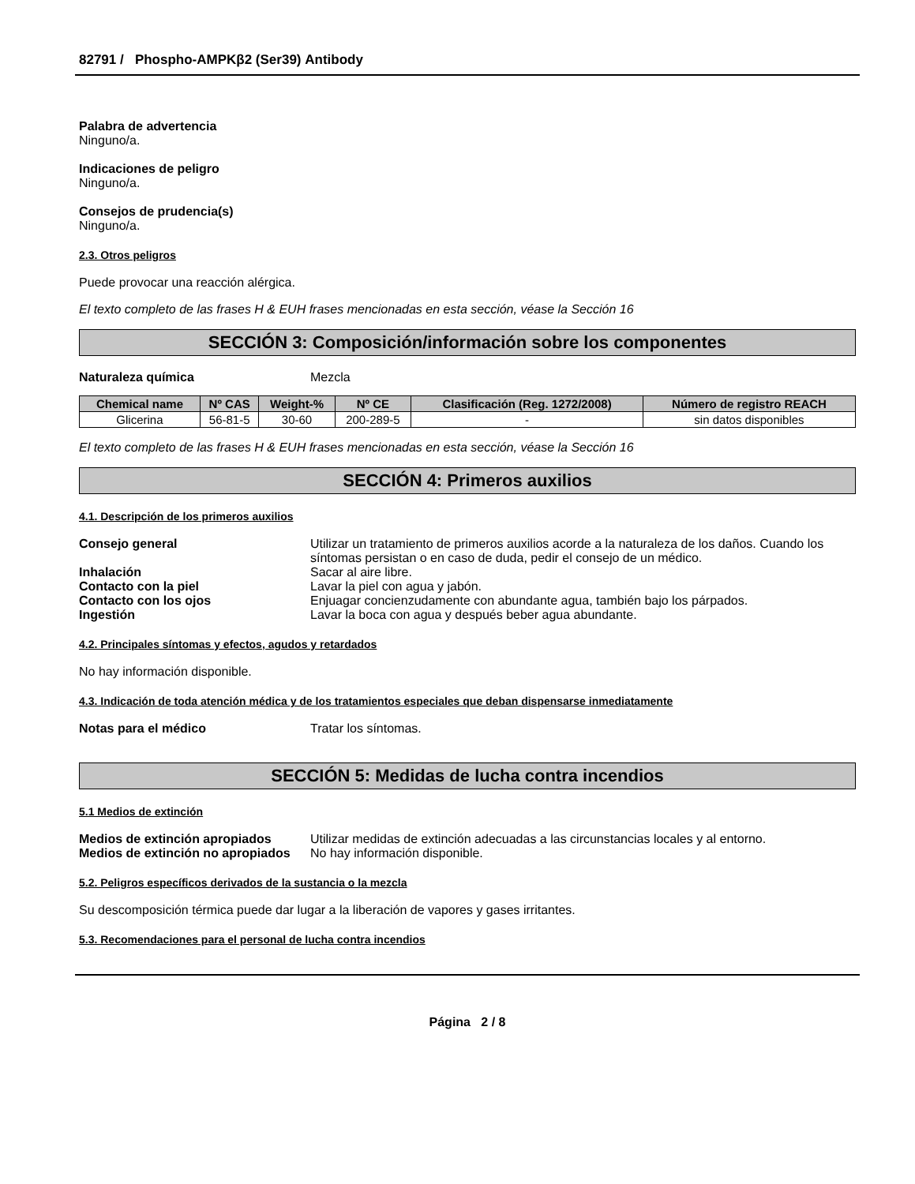82791 / Phospho-AMPKβ2 (Ser39) Antibody
Palabra de advertencia
Ninguno/a.
Indicaciones de peligro
Ninguno/a.
Consejos de prudencia(s)
Ninguno/a.
2.3. Otros peligros
Puede provocar una reacción alérgica.
El texto completo de las frases H & EUH frases mencionadas en esta sección, véase la Sección 16
SECCIÓN 3: Composición/información sobre los componentes
Naturaleza química Mezcla
| Chemical name | Nº CAS | Weight-% | Nº CE | Clasificación (Reg. 1272/2008) | Número de registro REACH |
| --- | --- | --- | --- | --- | --- |
| Glicerina | 56-81-5 | 30-60 | 200-289-5 | - | sin datos disponibles |
El texto completo de las frases H & EUH frases mencionadas en esta sección, véase la Sección 16
SECCIÓN 4: Primeros auxilios
4.1. Descripción de los primeros auxilios
Consejo general Utilizar un tratamiento de primeros auxilios acorde a la naturaleza de los daños. Cuando los síntomas persistan o en caso de duda, pedir el consejo de un médico.
Inhalación Sacar al aire libre.
Contacto con la piel Lavar la piel con agua y jabón.
Contacto con los ojos Enjuagar concienzudamente con abundante agua, también bajo los párpados.
Ingestión Lavar la boca con agua y después beber agua abundante.
4.2. Principales síntomas y efectos, agudos y retardados
No hay información disponible.
4.3. Indicación de toda atención médica y de los tratamientos especiales que deban dispensarse inmediatamente
Notas para el médico Tratar los síntomas.
SECCIÓN 5: Medidas de lucha contra incendios
5.1 Medios de extinción
Medios de extinción apropiados Utilizar medidas de extinción adecuadas a las circunstancias locales y al entorno.
Medios de extinción no apropiados No hay información disponible.
5.2. Peligros específicos derivados de la sustancia o la mezcla
Su descomposición térmica puede dar lugar a la liberación de vapores y gases irritantes.
5.3. Recomendaciones para el personal de lucha contra incendios
Página 2 / 8